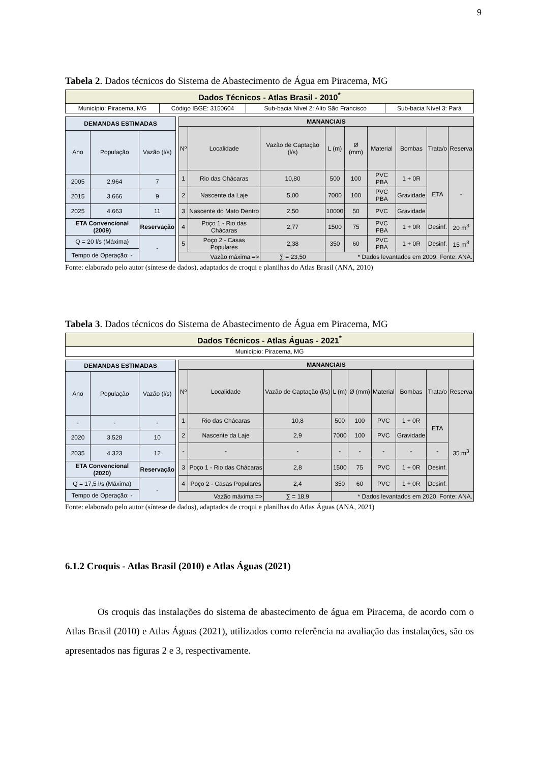9
Tabela 2. Dados técnicos do Sistema de Abastecimento de Água em Piracema, MG
| Dados Técnicos - Atlas Brasil - 2010<sup>*</sup> | | | |
| Município: Piracema, MG | Código IBGE: 3150604 | Sub-bacia Nível 2: Alto São Francisco | Sub-bacia Nível 3: Pará |
| DEMANDAS ESTIMADAS | | |
| --- | --- | --- |
| Ano | População | Vazão (l/s) |
| 2005 | 2.964 | 7 |
| 2015 | 3.666 | 9 |
| 2025 | 4.663 | 11 |
| ETA Convencional (2009) | | Reservação |
| Q = 20 l/s (Máxima) | | - |
| Tempo de Operação: - | | |
| MANANCIAIS | | | | | | | | |
| --- | --- | --- | --- | --- | --- | --- | --- | --- |
| Nº | Localidade | Vazão de Captação (l/s) | L (m) | Ø (mm) | Material | Bombas | Trata/o | Reserva |
| 1 | Rio das Chácaras | 10,80 | 500 | 100 | PVC PBA | 1 + 0R | ETA | - |
| 2 | Nascente da Laje | 5,00 | 7000 | 100 | PVC PBA | Gravidade | | |
| 3 | Nascente do Mato Dentro | 2,50 | 10000 | 50 | PVC | Gravidade | | |
| 4 | Poço 1 - Rio das Chácaras | 2,77 | 1500 | 75 | PVC PBA | 1 + 0R | Desinf. | 20 m<sup>3</sup> |
| 5 | Poço 2 - Casas Populares | 2,38 | 350 | 60 | PVC PBA | 1 + 0R | Desinf. | 15 m<sup>3</sup> |
| Vazão máxima => | | ∑ = 23,50 | * Dados levantados em 2009. Fonte: ANA. | | | | | |
Fonte: elaborado pelo autor (síntese de dados), adaptados de croqui e planilhas do Atlas Brasil (ANA, 2010)
Tabela 3. Dados técnicos do Sistema de Abastecimento de Água em Piracema, MG
| Dados Técnicos - Atlas Águas - 2021<sup>*</sup> |
| Município: Piracema, MG |
| DEMANDAS ESTIMADAS | | |
| --- | --- | --- |
| Ano | População | Vazão (l/s) |
| - | - | - |
| 2020 | 3.528 | 10 |
| 2035 | 4.323 | 12 |
| ETA Convencional (2020) | | Reservação |
| Q = 17,5 l/s (Máxima) | | - |
| Tempo de Operação: - | | |
| MANANCIAIS | | | | | | | | |
| --- | --- | --- | --- | --- | --- | --- | --- | --- |
| Nº | Localidade | Vazão de Captação (l/s) | L (m) | Ø (mm) | Material | Bombas | Trata/o | Reserva |
| 1 | Rio das Chácaras | 10,8 | 500 | 100 | PVC | 1 + 0R | ETA | 35 m<sup>3</sup> |
| 2 | Nascente da Laje | 2,9 | 7000 | 100 | PVC | Gravidade | | |
| - | - | - | - | - | - | - | - | |
| 3 | Poço 1 - Rio das Chácaras | 2,8 | 1500 | 75 | PVC | 1 + 0R | Desinf. | |
| 4 | Poço 2 - Casas Populares | 2,4 | 350 | 60 | PVC | 1 + 0R | Desinf. | |
| Vazão máxima => | | ∑ = 18,9 | * Dados levantados em 2020. Fonte: ANA. | | | | | |
Fonte: elaborado pelo autor (síntese de dados), adaptados de croqui e planilhas do Atlas Águas (ANA, 2021)
6.1.2 Croquis - Atlas Brasil (2010) e Atlas Águas (2021)
Os croquis das instalações do sistema de abastecimento de água em Piracema, de acordo com o Atlas Brasil (2010) e Atlas Águas (2021), utilizados como referência na avaliação das instalações, são os apresentados nas figuras 2 e 3, respectivamente.